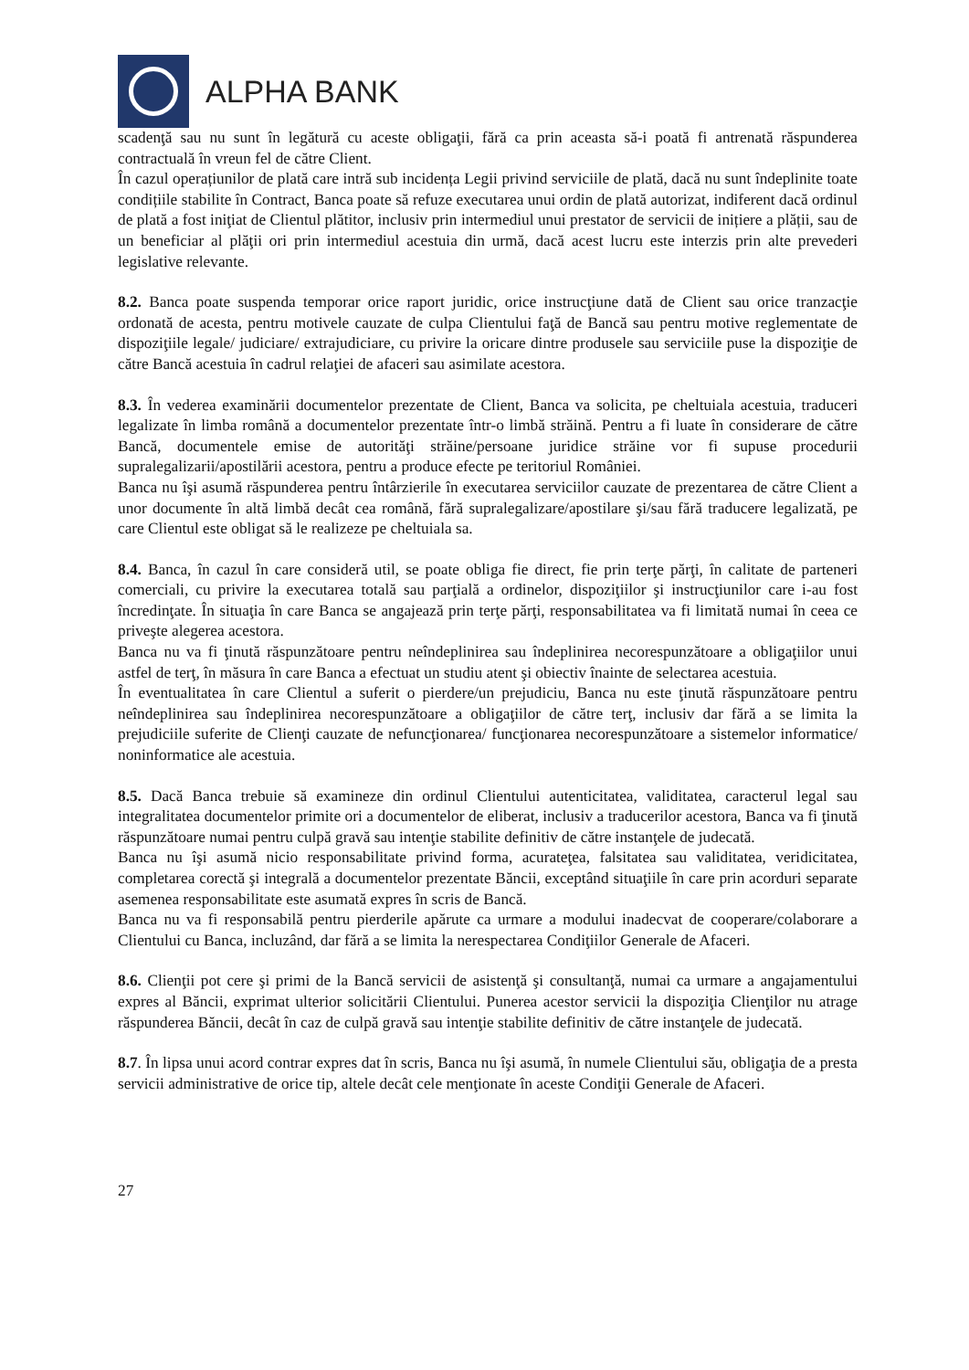ALPHA BANK
scadenţă sau nu sunt în legătură cu aceste obligaţii, fără ca prin aceasta să-i poată fi antrenată răspunderea contractuală în vreun fel de către Client.
În cazul operațiunilor de plată care intră sub incidența Legii privind serviciile de plată, dacă nu sunt îndeplinite toate condițiile stabilite în Contract, Banca poate să refuze executarea unui ordin de plată autorizat, indiferent dacă ordinul de plată a fost iniţiat de Clientul plătitor, inclusiv prin intermediul unui prestator de servicii de inițiere a plății, sau de un beneficiar al plăţii ori prin intermediul acestuia din urmă, dacă acest lucru este interzis prin alte prevederi legislative relevante.
8.2. Banca poate suspenda temporar orice raport juridic, orice instrucţiune dată de Client sau orice tranzacţie ordonată de acesta, pentru motivele cauzate de culpa Clientului faţă de Bancă sau pentru motive reglementate de dispoziţiile legale/ judiciare/ extrajudiciare, cu privire la oricare dintre produsele sau serviciile puse la dispoziţie de către Bancă acestuia în cadrul relaţiei de afaceri sau asimilate acestora.
8.3. În vederea examinării documentelor prezentate de Client, Banca va solicita, pe cheltuiala acestuia, traduceri legalizate în limba română a documentelor prezentate într-o limbă străină. Pentru a fi luate în considerare de către Bancă, documentele emise de autorităţi străine/persoane juridice străine vor fi supuse procedurii supralegalizarii/apostilării acestora, pentru a produce efecte pe teritoriul României.
Banca nu îşi asumă răspunderea pentru întârzierile în executarea serviciilor cauzate de prezentarea de către Client a unor documente în altă limbă decât cea română, fără supralegalizare/apostilare şi/sau fără traducere legalizată, pe care Clientul este obligat să le realizeze pe cheltuiala sa.
8.4. Banca, în cazul în care consideră util, se poate obliga fie direct, fie prin terţe părţi, în calitate de parteneri comerciali, cu privire la executarea totală sau parţială a ordinelor, dispoziţiilor şi instrucţiunilor care i-au fost încredinţate. În situaţia în care Banca se angajează prin terţe părţi, responsabilitatea va fi limitată numai în ceea ce priveşte alegerea acestora.
Banca nu va fi ţinută răspunzătoare pentru neîndeplinirea sau îndeplinirea necorespunzătoare a obligaţiilor unui astfel de terţ, în măsura în care Banca a efectuat un studiu atent şi obiectiv înainte de selectarea acestuia.
În eventualitatea în care Clientul a suferit o pierdere/un prejudiciu, Banca nu este ţinută răspunzătoare pentru neîndeplinirea sau îndeplinirea necorespunzătoare a obligaţiilor de către terţ, inclusiv dar fără a se limita la prejudiciile suferite de Clienţi cauzate de nefuncţionarea/ funcţionarea necorespunzătoare a sistemelor informatice/ noninformatice ale acestuia.
8.5. Dacă Banca trebuie să examineze din ordinul Clientului autenticitatea, validitatea, caracterul legal sau integralitatea documentelor primite ori a documentelor de eliberat, inclusiv a traducerilor acestora, Banca va fi ţinută răspunzătoare numai pentru culpă gravă sau intenţie stabilite definitiv de către instanţele de judecată.
Banca nu îşi asumă nicio responsabilitate privind forma, acurateţea, falsitatea sau validitatea, veridicitatea, completarea corectă şi integrală a documentelor prezentate Băncii, exceptând situaţiile în care prin acorduri separate asemenea responsabilitate este asumată expres în scris de Bancă.
Banca nu va fi responsabilă pentru pierderile apărute ca urmare a modului inadecvat de cooperare/colaborare a Clientului cu Banca, incluzând, dar fără a se limita la nerespectarea Condiţiilor Generale de Afaceri.
8.6. Clienţii pot cere şi primi de la Bancă servicii de asistenţă şi consultanţă, numai ca urmare a angajamentului expres al Băncii, exprimat ulterior solicitării Clientului. Punerea acestor servicii la dispoziţia Clienţilor nu atrage răspunderea Băncii, decât în caz de culpă gravă sau intenţie stabilite definitiv de către instanţele de judecată.
8.7. În lipsa unui acord contrar expres dat în scris, Banca nu îşi asumă, în numele Clientului său, obligaţia de a presta servicii administrative de orice tip, altele decât cele menţionate în aceste Condiţii Generale de Afaceri.
27